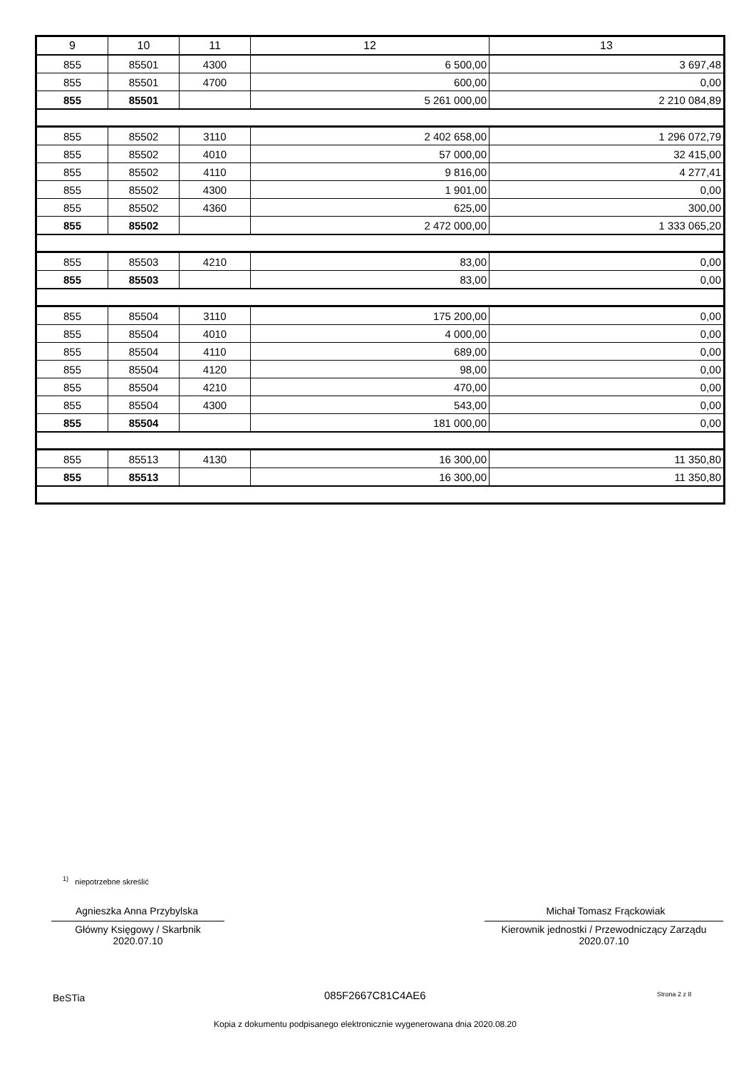| 9 | 10 | 11 | 12 | 13 |
| --- | --- | --- | --- | --- |
| 855 | 85501 | 4300 | 6 500,00 | 3 697,48 |
| 855 | 85501 | 4700 | 600,00 | 0,00 |
| 855 | 85501 | | 5 261 000,00 | 2 210 084,89 |
| 855 | 85502 | 3110 | 2 402 658,00 | 1 296 072,79 |
| 855 | 85502 | 4010 | 57 000,00 | 32 415,00 |
| 855 | 85502 | 4110 | 9 816,00 | 4 277,41 |
| 855 | 85502 | 4300 | 1 901,00 | 0,00 |
| 855 | 85502 | 4360 | 625,00 | 300,00 |
| 855 | 85502 | | 2 472 000,00 | 1 333 065,20 |
| 855 | 85503 | 4210 | 83,00 | 0,00 |
| 855 | 85503 | | 83,00 | 0,00 |
| 855 | 85504 | 3110 | 175 200,00 | 0,00 |
| 855 | 85504 | 4010 | 4 000,00 | 0,00 |
| 855 | 85504 | 4110 | 689,00 | 0,00 |
| 855 | 85504 | 4120 | 98,00 | 0,00 |
| 855 | 85504 | 4210 | 470,00 | 0,00 |
| 855 | 85504 | 4300 | 543,00 | 0,00 |
| 855 | 85504 | | 181 000,00 | 0,00 |
| 855 | 85513 | 4130 | 16 300,00 | 11 350,80 |
| 855 | 85513 | | 16 300,00 | 11 350,80 |
<sup>1)</sup> niepotrzebne skreślić
Agnieszka Anna Przybylska
Główny Księgowy / Skarbnik
2020.07.10
Michał Tomasz Frąckowiak
Kierownik jednostki / Przewodniczący Zarządu
2020.07.10
BeSTia 085F2667C81C4AE6 Strona 2 z 8
Kopia z dokumentu podpisanego elektronicznie wygenerowana dnia 2020.08.20